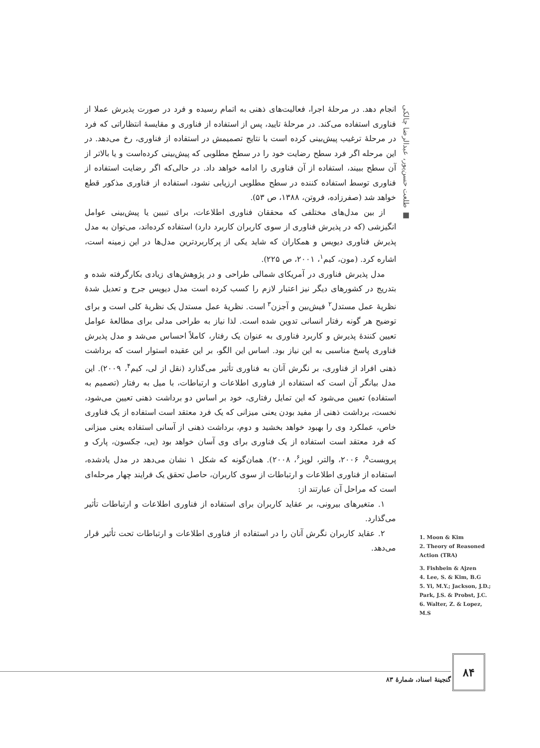■ طلعت حسن‌پور، عبدالرضا چالکی
انجام دهد. در مرحلهٔ اجرا، فعالیت‌های ذهنی به اتمام رسیده و فرد در صورت پذیرش عملا از فناوری استفاده می‌کند. در مرحلهٔ تایید، پس از استفاده از فناوری و مقایسهٔ انتظاراتی که فرد در مرحلهٔ ترغیب پیش‌بینی کرده است با نتایج تصمیمش در استفاده از فناوری، رخ می‌دهد. در این مرحله اگر فرد سطح رضایت خود را در سطح مطلوبی که پیش‌بینی کرده‌است و یا بالاتر از آن سطح ببیند، استفاده از آن فناوری را ادامه خواهد داد. در حالی‌که اگر رضایت استفاده از فناوری توسط استفاده کننده در سطح مطلوبی ارزیابی نشود، استفاده از فناوری مذکور قطع خواهد شد (صفرزاده، فروتن، ۱۳۸۸، ص ۵۳).
از بین مدل‌های مختلفی که محققان فناوری اطلاعات، برای تبیین یا پیش‌بینی عوامل انگیزشی (که در پذیرش فناوری از سوی کاربران کاربرد دارد) استفاده کرده‌اند، می‌توان به مدل پذیرش فناوری دیویس و همکاران که شاید یکی از پرکاربردترین مدل‌ها در این زمینه است، اشاره کرد. (مون، کیم<sup>۱</sup>، ۲۰۰۱، ص ۲۲۵).
مدل پذیرش فناوری در آمریکای شمالی طراحی و در پژوهش‌های زیادی بکارگرفته شده و بتدریج در کشورهای دیگر نیز اعتبار لازم را کسب کرده است مدل دیویس جرح و تعدیل شدهٔ نظریهٔ عمل مستدل<sup>۲</sup> فیش‌بین و آجزن<sup>۳</sup> است. نظریهٔ عمل مستدل یک نظریهٔ کلی است و برای توضیح هر گونه رفتار انسانی تدوین شده است. لذا نیاز به طراحی مدلی برای مطالعهٔ عوامل تعیین کنندهٔ پذیرش و کاربرد فناوری به عنوان یک رفتار، کاملاً احساس می‌شد و مدل پذیرش فناوری پاسخ مناسبی به این نیاز بود. اساس این الگو، بر این عقیده استوار است که برداشت ذهنی افراد از فناوری، بر نگرش آنان به فناوری تأثیر می‌گذارد (نقل از لی، کیم<sup>۴</sup>، ۲۰۰۹). این مدل بیانگر آن است که استفاده از فناوری اطلاعات و ارتباطات، با میل به رفتار (تصمیم به استفاده) تعیین می‌شود که این تمایل رفتاری، خود بر اساس دو برداشت ذهنی تعیین می‌شود، نخست، برداشت ذهنی از مفید بودن یعنی میزانی که یک فرد معتقد است استفاده از یک فناوری خاص، عملکرد وی را بهبود خواهد بخشید و دوم، برداشت ذهنی از آسانی استفاده یعنی میزانی که فرد معتقد است استفاده از یک فناوری برای وی آسان خواهد بود (یی، جکسون، پارک و پروبست<sup>۵</sup>، ۲۰۰۶، والتر، لوپز<sup>۶</sup>، ۲۰۰۸). همان‌گونه که شکل ۱ نشان می‌دهد در مدل یادشده، استفاده از فناوری اطلاعات و ارتباطات از سوی کاربران، حاصل تحقق یک فرایند چهار مرحله‌ای است که مراحل آن عبارتند از:
۱. متغیرهای بیرونی، بر عقاید کاربران برای استفاده از فناوری اطلاعات و ارتباطات تأثیر می‌گذارد.
۲. عقاید کاربران نگرش آنان را در استفاده از فناوری اطلاعات و ارتباطات تحت تأثیر قرار می‌دهد.
1. Moon & Kim
2. Theory of Reasoned Action (TRA)
3. Fishbein & Ajzen
4. Lee, S. & Kim, B.G
5. Yi, M.Y.; Jackson, J.D.; Park, J.S. & Probst, J.C.
6. Walter, Z. & Lopez, M.S
گنجینهٔ اسناد، شمارهٔ ۸۳
۸۴